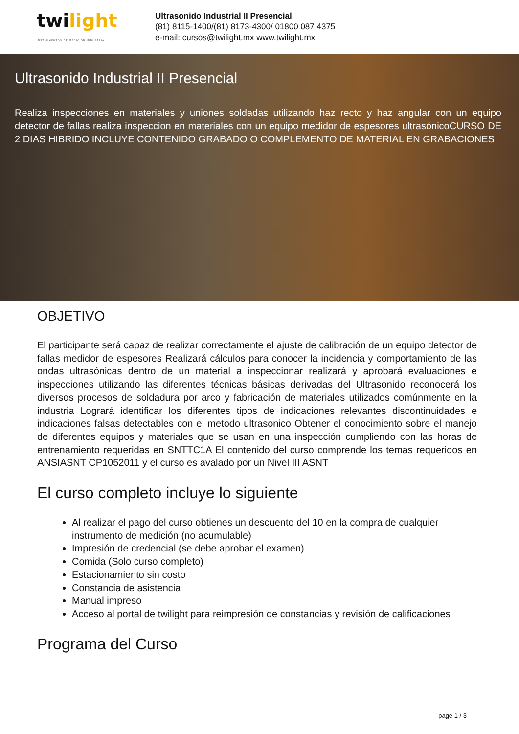twilight
INSTRUMENTOS DE MEDICIÓN INDUSTRIAL
Ultrasonido Industrial II Presencial
(81) 8115-1400/(81) 8173-4300/ 01800 087 4375
e-mail: cursos@twilight.mx www.twilight.mx
Ultrasonido Industrial II Presencial
Realiza inspecciones en materiales y uniones soldadas utilizando haz recto y haz angular con un equipo detector de fallas realiza inspeccion en materiales con un equipo medidor de espesores ultrasónicoCURSO DE 2 DIAS HIBRIDO INCLUYE CONTENIDO GRABADO O COMPLEMENTO DE MATERIAL EN GRABACIONES
OBJETIVO
El participante será capaz de realizar correctamente el ajuste de calibración de un equipo detector de fallas medidor de espesores Realizará cálculos para conocer la incidencia y comportamiento de las ondas ultrasónicas dentro de un material a inspeccionar realizará y aprobará evaluaciones e inspecciones utilizando las diferentes técnicas básicas derivadas del Ultrasonido reconocerá los diversos procesos de soldadura por arco y fabricación de materiales utilizados comúnmente en la industria Logrará identificar los diferentes tipos de indicaciones relevantes discontinuidades e indicaciones falsas detectables con el metodo ultrasonico Obtener el conocimiento sobre el manejo de diferentes equipos y materiales que se usan en una inspección cumpliendo con las horas de entrenamiento requeridas en SNTTC1A El contenido del curso comprende los temas requeridos en ANSIASNT CP1052011 y el curso es avalado por un Nivel III ASNT
El curso completo incluye lo siguiente
Al realizar el pago del curso obtienes un descuento del 10 en la compra de cualquier instrumento de medición (no acumulable)
Impresión de credencial (se debe aprobar el examen)
Comida (Solo curso completo)
Estacionamiento sin costo
Constancia de asistencia
Manual impreso
Acceso al portal de twilight para reimpresión de constancias y revisión de calificaciones
Programa del Curso
page 1 / 3